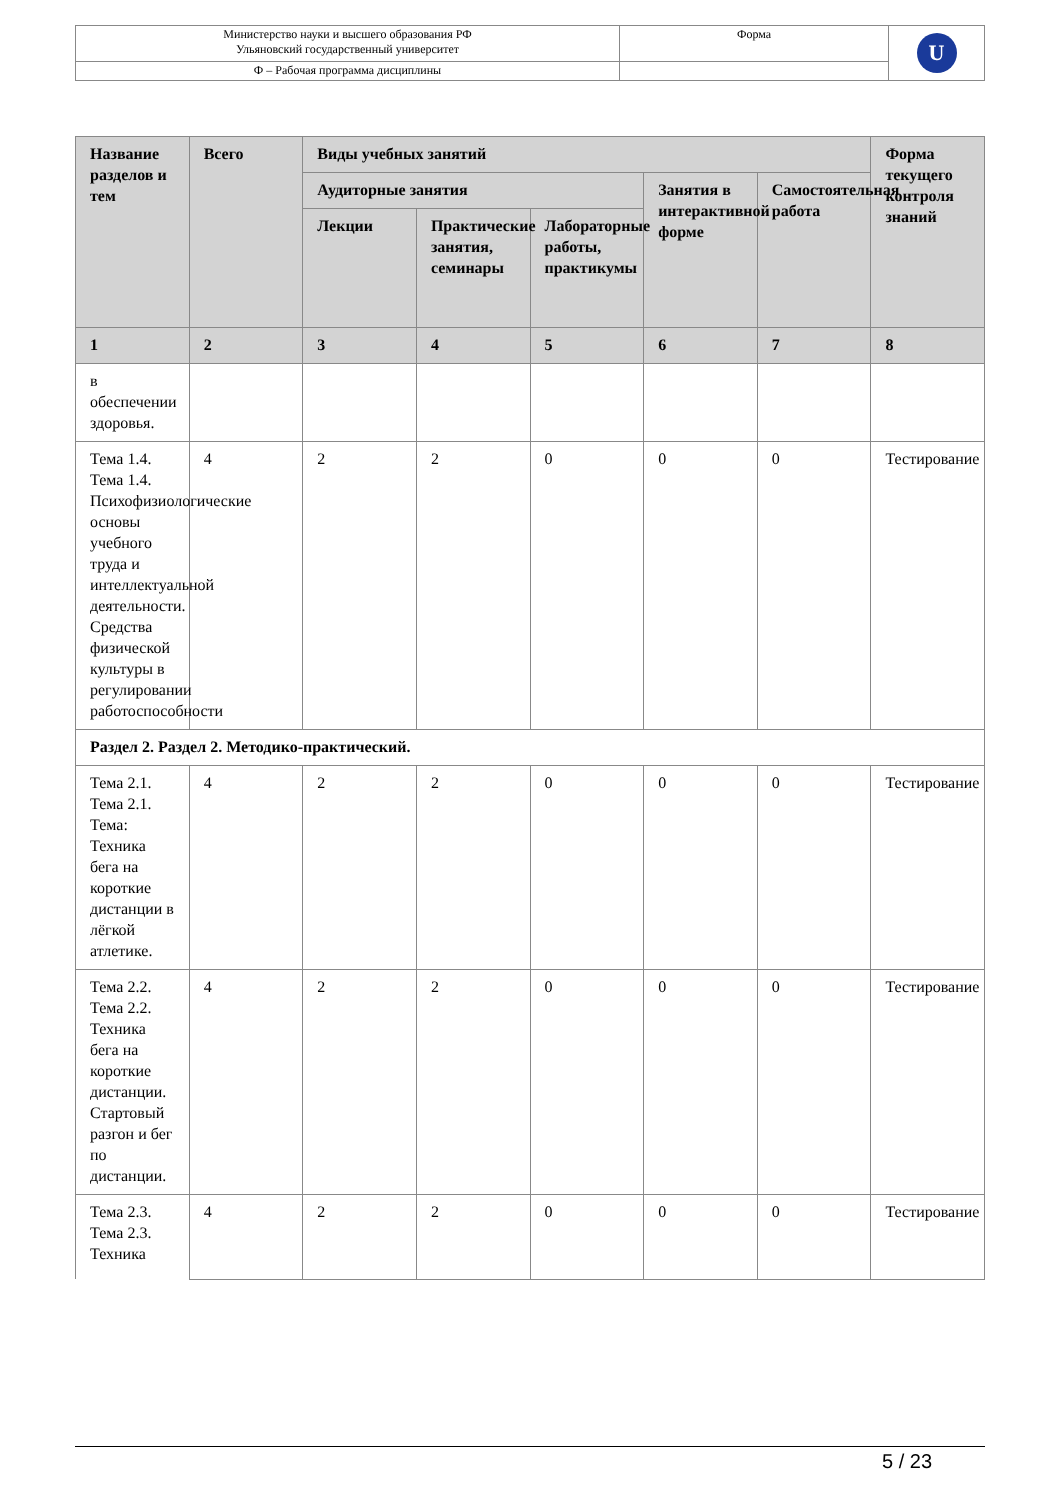| Министерство науки и высшего образования РФ Ульяновский государственный университет | Форма | U |
| Ф – Рабочая программа дисциплины | | |
| Название разделов и тем | Всего | Виды учебных занятий | | | | | Форма текущего контроля знаний |
| --- | --- | --- | --- | --- | --- | --- | --- |
| | | Аудиторные занятия | | | Занятия в интерактивной форме | Самостоятельная работа | |
| | | Лекции | Практические занятия, семинары | Лабораторные работы, практикумы | | | |
| 1 | 2 | 3 | 4 | 5 | 6 | 7 | 8 |
| в обеспечении здоровья. | | | | | | | |
| Тема 1.4. Тема 1.4. Психофизиологические основы учебного труда и интеллектуальной деятельности. Средства физической культуры в регулировании работоспособности | 4 | 2 | 2 | 0 | 0 | 0 | Тестирование |
| Раздел 2. Раздел 2. Методико-практический. | | | | | | | |
| Тема 2.1. Тема 2.1. Тема: Техника бега на короткие дистанции в лёгкой атлетике. | 4 | 2 | 2 | 0 | 0 | 0 | Тестирование |
| Тема 2.2. Тема 2.2. Техника бега на короткие дистанции. Стартовый разгон и бег по дистанции. | 4 | 2 | 2 | 0 | 0 | 0 | Тестирование |
| Тема 2.3. Тема 2.3. Техника | 4 | 2 | 2 | 0 | 0 | 0 | Тестирование |
5 / 23